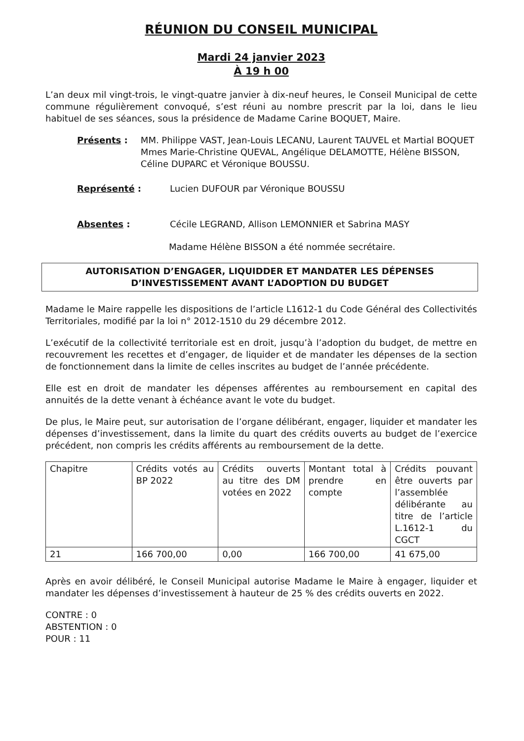RÉUNION DU CONSEIL MUNICIPAL
Mardi 24 janvier 2023
À 19 h 00
L’an deux mil vingt-trois, le vingt-quatre janvier à dix-neuf heures, le Conseil Municipal de cette commune régulièrement convoqué, s’est réuni au nombre prescrit par la loi, dans le lieu habituel de ses séances, sous la présidence de Madame Carine BOQUET, Maire.
Présents : MM. Philippe VAST, Jean-Louis LECANU, Laurent TAUVEL et Martial BOQUET
Mmes Marie-Christine QUEVAL, Angélique DELAMOTTE, Hélène BISSON, Céline DUPARC et Véronique BOUSSU.
Représenté : Lucien DUFOUR par Véronique BOUSSU
Absentes : Cécile LEGRAND, Allison LEMONNIER et Sabrina MASY
Madame Hélène BISSON a été nommée secrétaire.
AUTORISATION D’ENGAGER, LIQUIDDER ET MANDATER LES DÉPENSES D’INVESTISSEMENT AVANT L’ADOPTION DU BUDGET
Madame le Maire rappelle les dispositions de l’article L1612-1 du Code Général des Collectivités Territoriales, modifié par la loi n° 2012-1510 du 29 décembre 2012.
L’exécutif de la collectivité territoriale est en droit, jusqu’à l’adoption du budget, de mettre en recouvrement les recettes et d’engager, de liquider et de mandater les dépenses de la section de fonctionnement dans la limite de celles inscrites au budget de l’année précédente.
Elle est en droit de mandater les dépenses afférentes au remboursement en capital des annuités de la dette venant à échéance avant le vote du budget.
De plus, le Maire peut, sur autorisation de l’organe délibérant, engager, liquider et mandater les dépenses d’investissement, dans la limite du quart des crédits ouverts au budget de l’exercice précédent, non compris les crédits afférents au remboursement de la dette.
| Chapitre | Crédits votés au BP 2022 | Crédits ouverts au titre des DM votées en 2022 | Montant total à prendre en compte | Crédits pouvant être ouverts par l’assemblée délibérante au titre de l’article L.1612-1 du CGCT |
| 21 | 166 700,00 | 0,00 | 166 700,00 | 41 675,00 |
Après en avoir délibéré, le Conseil Municipal autorise Madame le Maire à engager, liquider et mandater les dépenses d’investissement à hauteur de 25 % des crédits ouverts en 2022.
CONTRE : 0
ABSTENTION : 0
POUR : 11